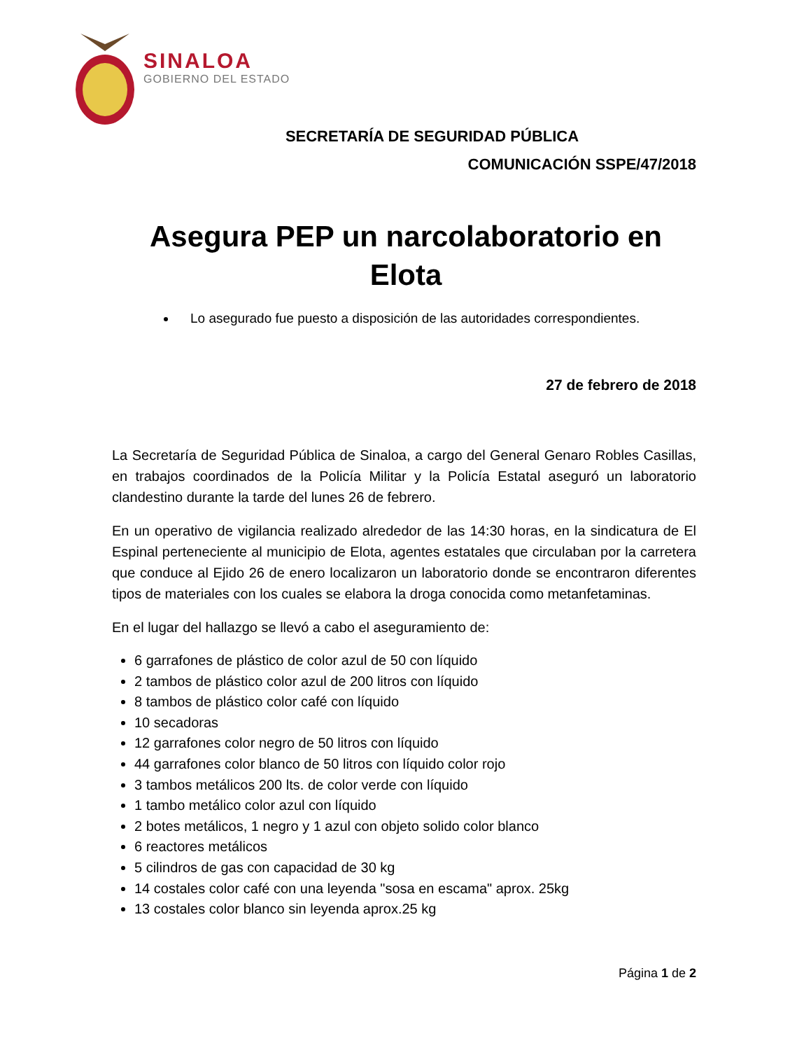SINALOA
GOBIERNO DEL ESTADO
SECRETARÍA DE SEGURIDAD PÚBLICA
COMUNICACIÓN SSPE/47/2018
Asegura PEP un narcolaboratorio en Elota
Lo asegurado fue puesto a disposición de las autoridades correspondientes.
27 de febrero de 2018
La Secretaría de Seguridad Pública de Sinaloa, a cargo del General Genaro Robles Casillas, en trabajos coordinados de la Policía Militar y la Policía Estatal aseguró un laboratorio clandestino durante la tarde del lunes 26 de febrero.
En un operativo de vigilancia realizado alrededor de las 14:30 horas, en la sindicatura de El Espinal perteneciente al municipio de Elota, agentes estatales que circulaban por la carretera que conduce al Ejido 26 de enero localizaron un laboratorio donde se encontraron diferentes tipos de materiales con los cuales se elabora la droga conocida como metanfetaminas.
En el lugar del hallazgo se llevó a cabo el aseguramiento de:
6 garrafones de plástico de color azul de 50 con líquido
2 tambos de plástico color azul de 200 litros con líquido
8 tambos de plástico color café con líquido
10 secadoras
12 garrafones color negro de 50 litros con líquido
44 garrafones color blanco de 50 litros con líquido color rojo
3 tambos metálicos 200 lts. de color verde con líquido
1 tambo metálico color azul con líquido
2 botes metálicos, 1 negro y 1 azul con objeto solido color blanco
6 reactores metálicos
5 cilindros de gas con capacidad de 30 kg
14 costales color café con una leyenda "sosa en escama" aprox. 25kg
13 costales color blanco sin leyenda aprox.25 kg
Página 1 de 2